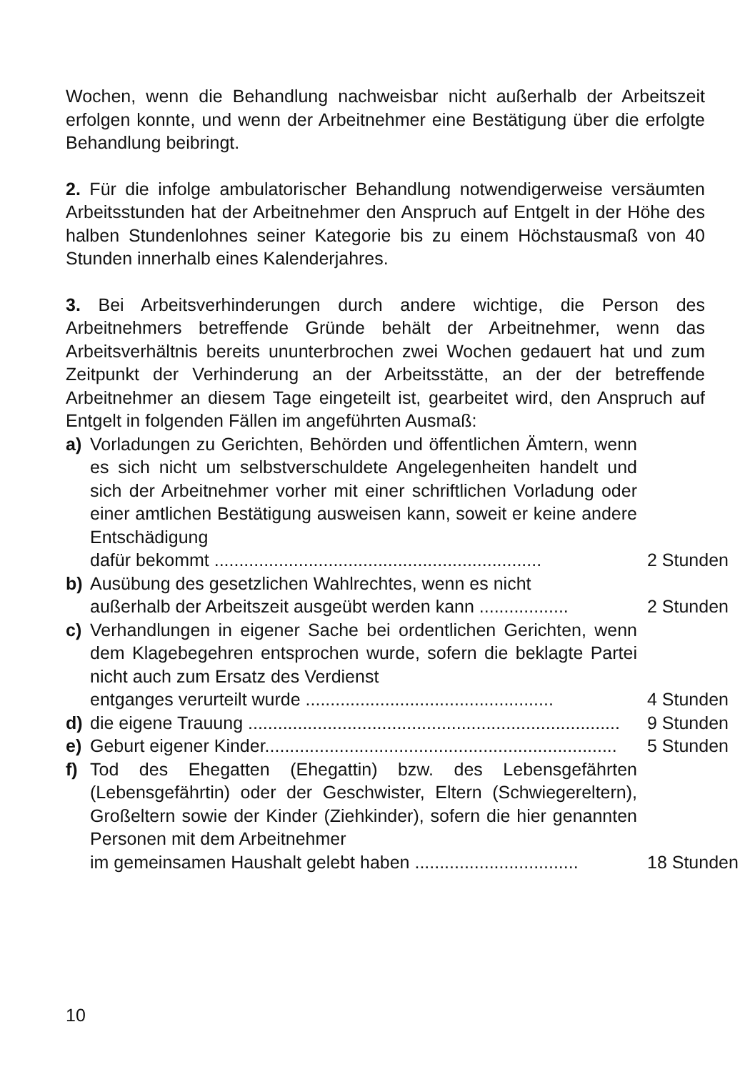Wochen, wenn die Behandlung nachweisbar nicht außerhalb der Arbeitszeit erfolgen konnte, und wenn der Arbeitnehmer eine Bestätigung über die erfolgte Behandlung beibringt.
2. Für die infolge ambulatorischer Behandlung notwendigerweise versäumten Arbeitsstunden hat der Arbeitnehmer den Anspruch auf Entgelt in der Höhe des halben Stundenlohnes seiner Kategorie bis zu einem Höchstausmaß von 40 Stunden innerhalb eines Kalenderjahres.
3. Bei Arbeitsverhinderungen durch andere wichtige, die Person des Arbeitnehmers betreffende Gründe behält der Arbeitnehmer, wenn das Arbeitsverhältnis bereits ununterbrochen zwei Wochen gedauert hat und zum Zeitpunkt der Verhinderung an der Arbeitsstätte, an der der betreffende Arbeitnehmer an diesem Tage eingeteilt ist, gearbeitet wird, den Anspruch auf Entgelt in folgenden Fällen im angeführten Ausmaß:
a) Vorladungen zu Gerichten, Behörden und öffentlichen Ämtern, wenn es sich nicht um selbstverschuldete Angelegenheiten handelt und sich der Arbeitnehmer vorher mit einer schriftlichen Vorladung oder einer amtlichen Bestätigung ausweisen kann, soweit er keine andere Entschädigung
dafür bekommt .................................................................. 2 Stunden
b) Ausübung des gesetzlichen Wahlrechtes, wenn es nicht
außerhalb der Arbeitszeit ausgeübt werden kann .................. 2 Stunden
c) Verhandlungen in eigener Sache bei ordentlichen Gerichten, wenn dem Klagebegehren entsprochen wurde, sofern die beklagte Partei nicht auch zum Ersatz des Verdienst
entganges verurteilt wurde .................................................. 4 Stunden
d) die eigene Trauung ........................................................................... 9 Stunden
e) Geburt eigener Kinder....................................................................... 5 Stunden
f) Tod des Ehegatten (Ehegattin) bzw. des Lebensgefährten (Lebensgefährtin) oder der Geschwister, Eltern (Schwiegereltern), Großeltern sowie der Kinder (Ziehkinder), sofern die hier genannten Personen mit dem Arbeitnehmer
im gemeinsamen Haushalt gelebt haben ................................. 18 Stunden
10